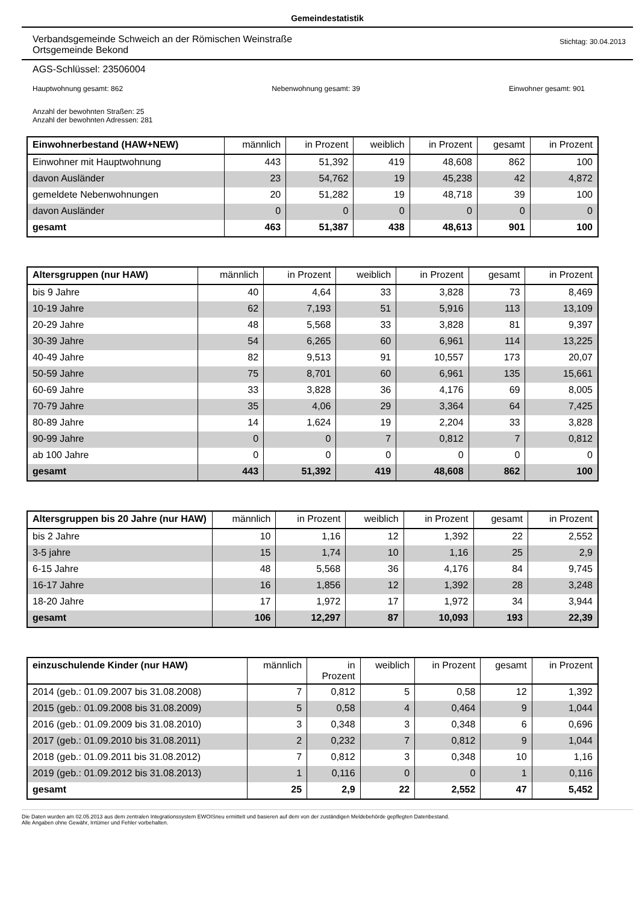Gemeindestatistik
Verbandsgemeinde Schweich an der Römischen Weinstraße
Ortsgemeinde Bekond
Stichtag: 30.04.2013
AGS-Schlüssel: 23506004
Hauptwohnung gesamt: 862 Nebenwohnung gesamt: 39 Einwohner gesamt: 901
Anzahl der bewohnten Straßen: 25
Anzahl der bewohnten Adressen: 281
| Einwohnerbestand (HAW+NEW) | männlich | in Prozent | weiblich | in Prozent | gesamt | in Prozent |
| --- | --- | --- | --- | --- | --- | --- |
| Einwohner mit Hauptwohnung | 443 | 51,392 | 419 | 48,608 | 862 | 100 |
| davon Ausländer | 23 | 54,762 | 19 | 45,238 | 42 | 4,872 |
| gemeldete Nebenwohnungen | 20 | 51,282 | 19 | 48,718 | 39 | 100 |
| davon Ausländer | 0 | 0 | 0 | 0 | 0 | 0 |
| gesamt | 463 | 51,387 | 438 | 48,613 | 901 | 100 |
| Altersgruppen (nur HAW) | männlich | in Prozent | weiblich | in Prozent | gesamt | in Prozent |
| --- | --- | --- | --- | --- | --- | --- |
| bis 9 Jahre | 40 | 4,64 | 33 | 3,828 | 73 | 8,469 |
| 10-19 Jahre | 62 | 7,193 | 51 | 5,916 | 113 | 13,109 |
| 20-29 Jahre | 48 | 5,568 | 33 | 3,828 | 81 | 9,397 |
| 30-39 Jahre | 54 | 6,265 | 60 | 6,961 | 114 | 13,225 |
| 40-49 Jahre | 82 | 9,513 | 91 | 10,557 | 173 | 20,07 |
| 50-59 Jahre | 75 | 8,701 | 60 | 6,961 | 135 | 15,661 |
| 60-69 Jahre | 33 | 3,828 | 36 | 4,176 | 69 | 8,005 |
| 70-79 Jahre | 35 | 4,06 | 29 | 3,364 | 64 | 7,425 |
| 80-89 Jahre | 14 | 1,624 | 19 | 2,204 | 33 | 3,828 |
| 90-99 Jahre | 0 | 0 | 7 | 0,812 | 7 | 0,812 |
| ab 100 Jahre | 0 | 0 | 0 | 0 | 0 | 0 |
| gesamt | 443 | 51,392 | 419 | 48,608 | 862 | 100 |
| Altersgruppen bis 20 Jahre (nur HAW) | männlich | in Prozent | weiblich | in Prozent | gesamt | in Prozent |
| --- | --- | --- | --- | --- | --- | --- |
| bis 2 Jahre | 10 | 1,16 | 12 | 1,392 | 22 | 2,552 |
| 3-5 jahre | 15 | 1,74 | 10 | 1,16 | 25 | 2,9 |
| 6-15 Jahre | 48 | 5,568 | 36 | 4,176 | 84 | 9,745 |
| 16-17 Jahre | 16 | 1,856 | 12 | 1,392 | 28 | 3,248 |
| 18-20 Jahre | 17 | 1,972 | 17 | 1,972 | 34 | 3,944 |
| gesamt | 106 | 12,297 | 87 | 10,093 | 193 | 22,39 |
| einzuschulende Kinder (nur HAW) | männlich | in Prozent | weiblich | in Prozent | gesamt | in Prozent |
| --- | --- | --- | --- | --- | --- | --- |
| 2014 (geb.: 01.09.2007 bis 31.08.2008) | 7 | 0,812 | 5 | 0,58 | 12 | 1,392 |
| 2015 (geb.: 01.09.2008 bis 31.08.2009) | 5 | 0,58 | 4 | 0,464 | 9 | 1,044 |
| 2016 (geb.: 01.09.2009 bis 31.08.2010) | 3 | 0,348 | 3 | 0,348 | 6 | 0,696 |
| 2017 (geb.: 01.09.2010 bis 31.08.2011) | 2 | 0,232 | 7 | 0,812 | 9 | 1,044 |
| 2018 (geb.: 01.09.2011 bis 31.08.2012) | 7 | 0,812 | 3 | 0,348 | 10 | 1,16 |
| 2019 (geb.: 01.09.2012 bis 31.08.2013) | 1 | 0,116 | 0 | 0 | 1 | 0,116 |
| gesamt | 25 | 2,9 | 22 | 2,552 | 47 | 5,452 |
Die Daten wurden am 02.05.2013 aus dem zentralen Integrationssystem EWOISneu ermittelt und basieren auf dem von der zuständigen Meldebehörde gepflegten Datenbestand.
Alle Angaben ohne Gewähr, Irrtümer und Fehler vorbehalten.